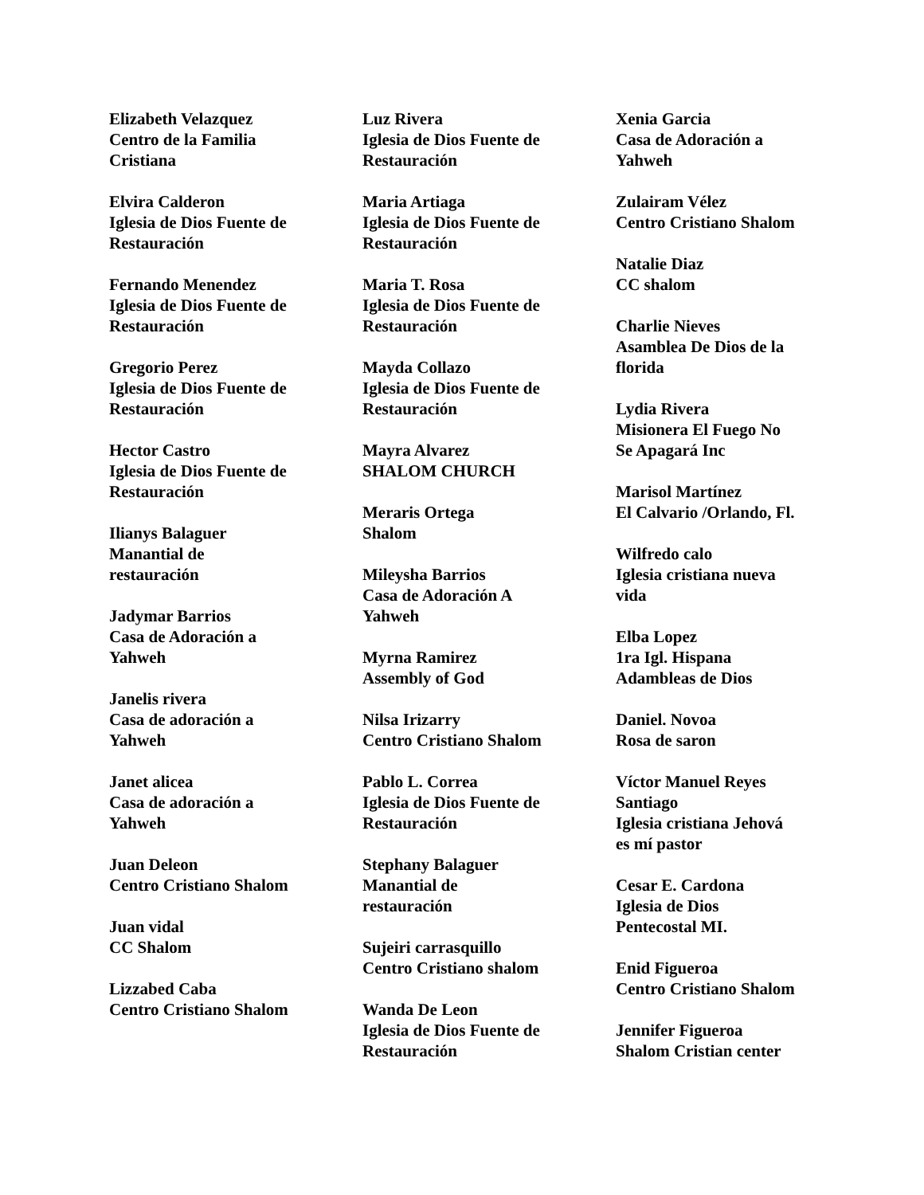Elizabeth Velazquez
Centro de la Familia
Cristiana
Elvira Calderon
Iglesia de Dios Fuente de
Restauración
Fernando Menendez
Iglesia de Dios Fuente de
Restauración
Gregorio Perez
Iglesia de Dios Fuente de
Restauración
Hector Castro
Iglesia de Dios Fuente de
Restauración
Ilianys Balaguer
Manantial de
restauración
Jadymar Barrios
Casa de Adoración a
Yahweh
Janelis rivera
Casa de adoración a
Yahweh
Janet alicea
Casa de adoración a
Yahweh
Juan Deleon
Centro Cristiano Shalom
Juan vidal
CC Shalom
Lizzabed Caba
Centro Cristiano Shalom
Luz Rivera
Iglesia de Dios Fuente de
Restauración
Maria Artiaga
Iglesia de Dios Fuente de
Restauración
Maria T. Rosa
Iglesia de Dios Fuente de
Restauración
Mayda Collazo
Iglesia de Dios Fuente de
Restauración
Mayra Alvarez
SHALOM CHURCH
Meraris Ortega
Shalom
Mileysha Barrios
Casa de Adoración A
Yahweh
Myrna Ramirez
Assembly of God
Nilsa Irizarry
Centro Cristiano Shalom
Pablo L. Correa
Iglesia de Dios Fuente de
Restauración
Stephany Balaguer
Manantial de
restauración
Sujeiri carrasquillo
Centro Cristiano shalom
Wanda De Leon
Iglesia de Dios Fuente de
Restauración
Xenia Garcia
Casa de Adoración a
Yahweh
Zulairam Vélez
Centro Cristiano Shalom
Natalie Diaz
CC shalom
Charlie Nieves
Asamblea De Dios de la
florida
Lydia Rivera
Misionera El Fuego No
Se Apagará Inc
Marisol Martínez
El Calvario /Orlando, Fl.
Wilfredo calo
Iglesia cristiana nueva
vida
Elba Lopez
1ra Igl. Hispana
Adambleas de Dios
Daniel. Novoa
Rosa de saron
Víctor Manuel Reyes
Santiago
Iglesia cristiana Jehová
es mí pastor
Cesar E. Cardona
Iglesia de Dios
Pentecostal MI.
Enid Figueroa
Centro Cristiano Shalom
Jennifer Figueroa
Shalom Cristian center